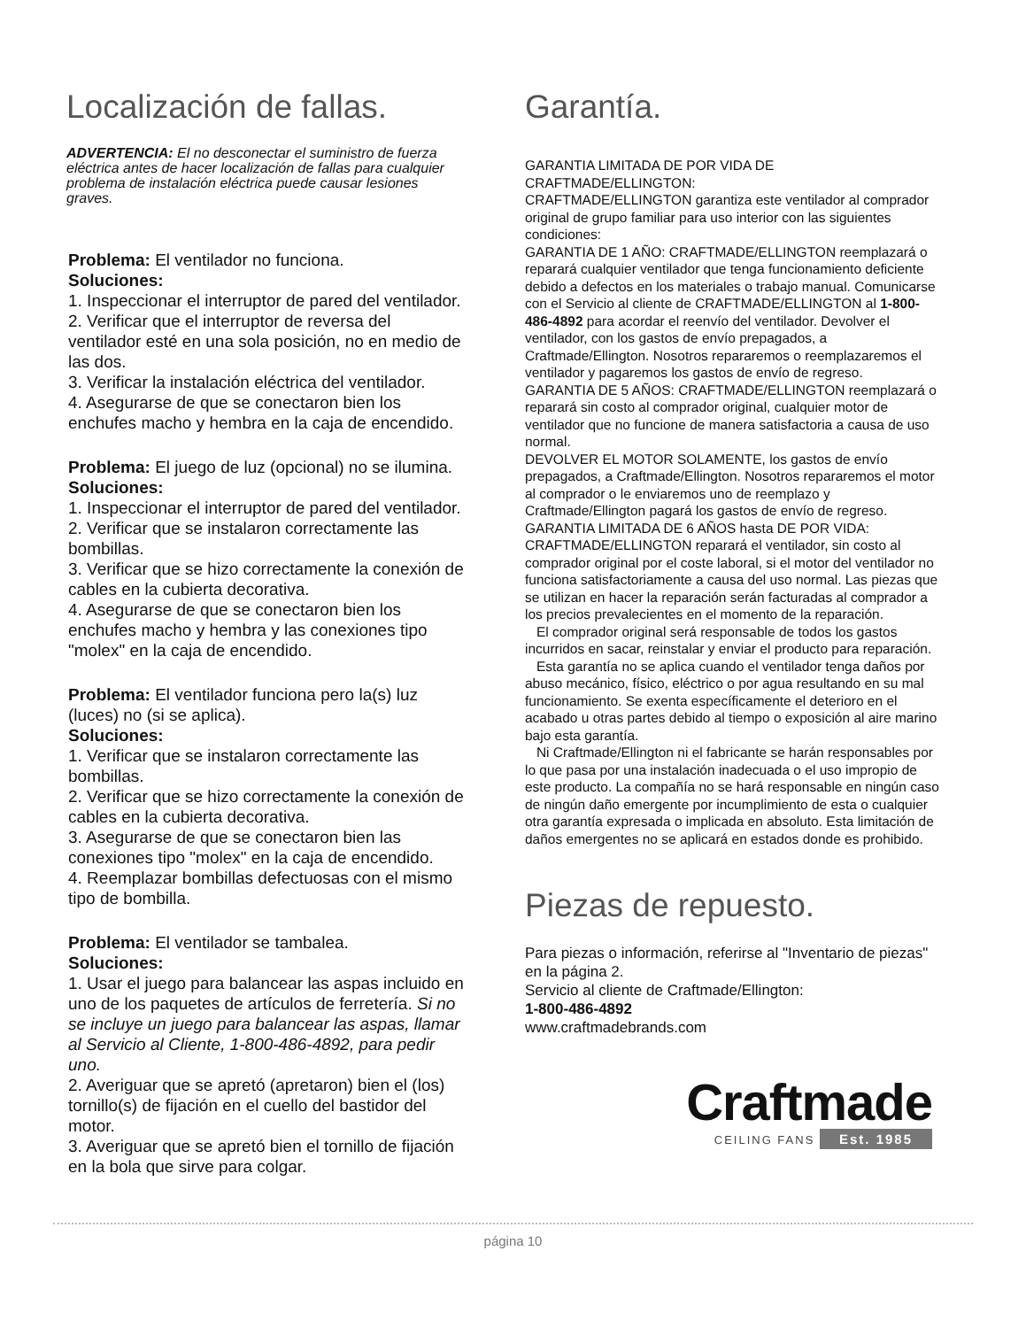Localización de fallas.
ADVERTENCIA: El no desconectar el suministro de fuerza eléctrica antes de hacer localización de fallas para cualquier problema de instalación eléctrica puede causar lesiones graves.
Problema: El ventilador no funciona.
Soluciones:
1. Inspeccionar el interruptor de pared del ventilador.
2. Verificar que el interruptor de reversa del ventilador esté en una sola posición, no en medio de las dos.
3. Verificar la instalación eléctrica del ventilador.
4. Asegurarse de que se conectaron bien los enchufes macho y hembra en la caja de encendido.
Problema: El juego de luz (opcional) no se ilumina.
Soluciones:
1. Inspeccionar el interruptor de pared del ventilador.
2. Verificar que se instalaron correctamente las bombillas.
3. Verificar que se hizo correctamente la conexión de cables en la cubierta decorativa.
4. Asegurarse de que se conectaron bien los enchufes macho y hembra y las conexiones tipo "molex" en la caja de encendido.
Problema: El ventilador funciona pero la(s) luz (luces) no (si se aplica).
Soluciones:
1. Verificar que se instalaron correctamente las bombillas.
2. Verificar que se hizo correctamente la conexión de cables en la cubierta decorativa.
3. Asegurarse de que se conectaron bien las conexiones tipo "molex" en la caja de encendido.
4. Reemplazar bombillas defectuosas con el mismo tipo de bombilla.
Problema: El ventilador se tambalea.
Soluciones:
1. Usar el juego para balancear las aspas incluido en uno de los paquetes de artículos de ferretería. Si no se incluye un juego para balancear las aspas, llamar al Servicio al Cliente, 1-800-486-4892, para pedir uno.
2. Averiguar que se apretó (apretaron) bien el (los) tornillo(s) de fijación en el cuello del bastidor del motor.
3. Averiguar que se apretó bien el tornillo de fijación en la bola que sirve para colgar.
Garantía.
GARANTIA LIMITADA DE POR VIDA DE CRAFTMADE/ELLINGTON:
CRAFTMADE/ELLINGTON garantiza este ventilador al comprador original de grupo familiar para uso interior con las siguientes condiciones:
GARANTIA DE 1 AÑO: CRAFTMADE/ELLINGTON reemplazará o reparará cualquier ventilador que tenga funcionamiento deficiente debido a defectos en los materiales o trabajo manual. Comunicarse con el Servicio al cliente de CRAFTMADE/ELLINGTON al 1-800-486-4892 para acordar el reenvío del ventilador. Devolver el ventilador, con los gastos de envío prepagados, a Craftmade/Ellington. Nosotros repararemos o reemplazaremos el ventilador y pagaremos los gastos de envío de regreso.
GARANTIA DE 5 AÑOS: CRAFTMADE/ELLINGTON reemplazará o reparará sin costo al comprador original, cualquier motor de ventilador que no funcione de manera satisfactoria a causa de uso normal.
DEVOLVER EL MOTOR SOLAMENTE, los gastos de envío prepagados, a Craftmade/Ellington. Nosotros repararemos el motor al comprador o le enviaremos uno de reemplazo y Craftmade/Ellington pagará los gastos de envío de regreso.
GARANTIA LIMITADA DE 6 AÑOS hasta DE POR VIDA: CRAFTMADE/ELLINGTON reparará el ventilador, sin costo al comprador original por el coste laboral, si el motor del ventilador no funciona satisfactoriamente a causa del uso normal. Las piezas que se utilizan en hacer la reparación serán facturadas al comprador a los precios prevalecientes en el momento de la reparación.
El comprador original será responsable de todos los gastos incurridos en sacar, reinstalar y enviar el producto para reparación.
Esta garantía no se aplica cuando el ventilador tenga daños por abuso mecánico, físico, eléctrico o por agua resultando en su mal funcionamiento. Se exenta específicamente el deterioro en el acabado u otras partes debido al tiempo o exposición al aire marino bajo esta garantía.
Ni Craftmade/Ellington ni el fabricante se harán responsables por lo que pasa por una instalación inadecuada o el uso impropio de este producto. La compañía no se hará responsable en ningún caso de ningún daño emergente por incumplimiento de esta o cualquier otra garantía expresada o implicada en absoluto. Esta limitación de daños emergentes no se aplicará en estados donde es prohibido.
Piezas de repuesto.
Para piezas o información, referirse al "Inventario de piezas" en la página 2.
Servicio al cliente de Craftmade/Ellington:
1-800-486-4892
www.craftmadebrands.com
Craftmade
CEILING FANS Est. 1985
página 10